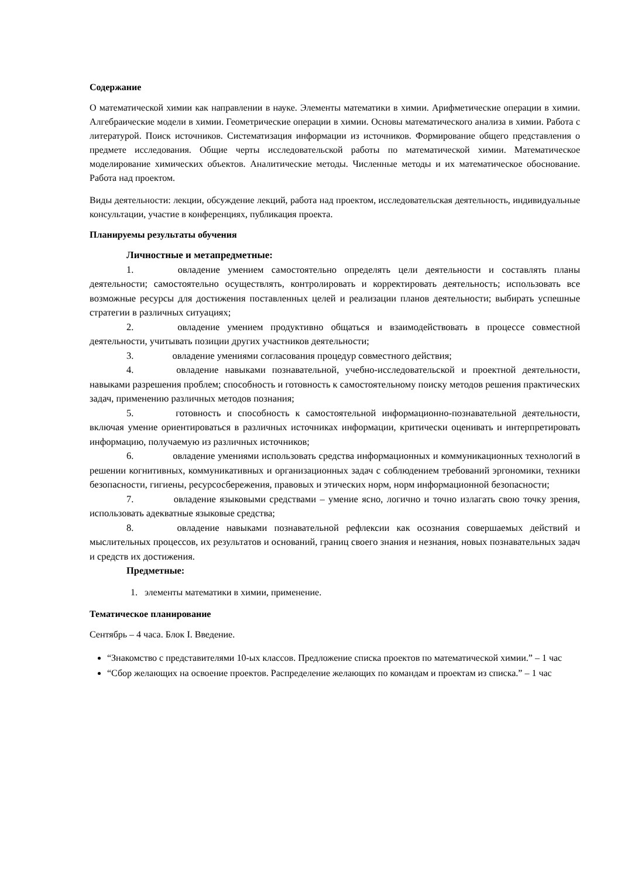Содержание
О математической химии как направлении в науке. Элементы математики в химии. Арифметические операции в химии. Алгебраические модели в химии. Геометрические операции в химии. Основы математического анализа в химии. Работа с литературой. Поиск источников. Систематизация информации из источников. Формирование общего представления о предмете исследования. Общие черты исследовательской работы по математической химии. Математическое моделирование химических объектов. Аналитические методы. Численные методы и их математическое обоснование. Работа над проектом.
Виды деятельности: лекции, обсуждение лекций, работа над проектом, исследовательская деятельность, индивидуальные консультации, участие в конференциях, публикация проекта.
Планируемы результаты обучения
Личностные и метапредметные:
1. овладение умением самостоятельно определять цели деятельности и составлять планы деятельности; самостоятельно осуществлять, контролировать и корректировать деятельность; использовать все возможные ресурсы для достижения поставленных целей и реализации планов деятельности; выбирать успешные стратегии в различных ситуациях;
2. овладение умением продуктивно общаться и взаимодействовать в процессе совместной деятельности, учитывать позиции других участников деятельности;
3. овладение умениями согласования процедур совместного действия;
4. овладение навыками познавательной, учебно-исследовательской и проектной деятельности, навыками разрешения проблем; способность и готовность к самостоятельному поиску методов решения практических задач, применению различных методов познания;
5. готовность и способность к самостоятельной информационно-познавательной деятельности, включая умение ориентироваться в различных источниках информации, критически оценивать и интерпретировать информацию, получаемую из различных источников;
6. овладение умениями использовать средства информационных и коммуникационных технологий в решении когнитивных, коммуникативных и организационных задач с соблюдением требований эргономики, техники безопасности, гигиены, ресурсосбережения, правовых и этических норм, норм информационной безопасности;
7. овладение языковыми средствами – умение ясно, логично и точно излагать свою точку зрения, использовать адекватные языковые средства;
8. овладение навыками познавательной рефлексии как осознания совершаемых действий и мыслительных процессов, их результатов и оснований, границ своего знания и незнания, новых познавательных задач и средств их достижения.
Предметные:
1. элементы математики в химии, применение.
Тематическое планирование
Сентябрь – 4 часа. Блок I. Введение.
“Знакомство с представителями 10-ых классов. Предложение списка проектов по математической химии.” – 1 час
“Сбор желающих на освоение проектов. Распределение желающих по командам и проектам из списка.” – 1 час